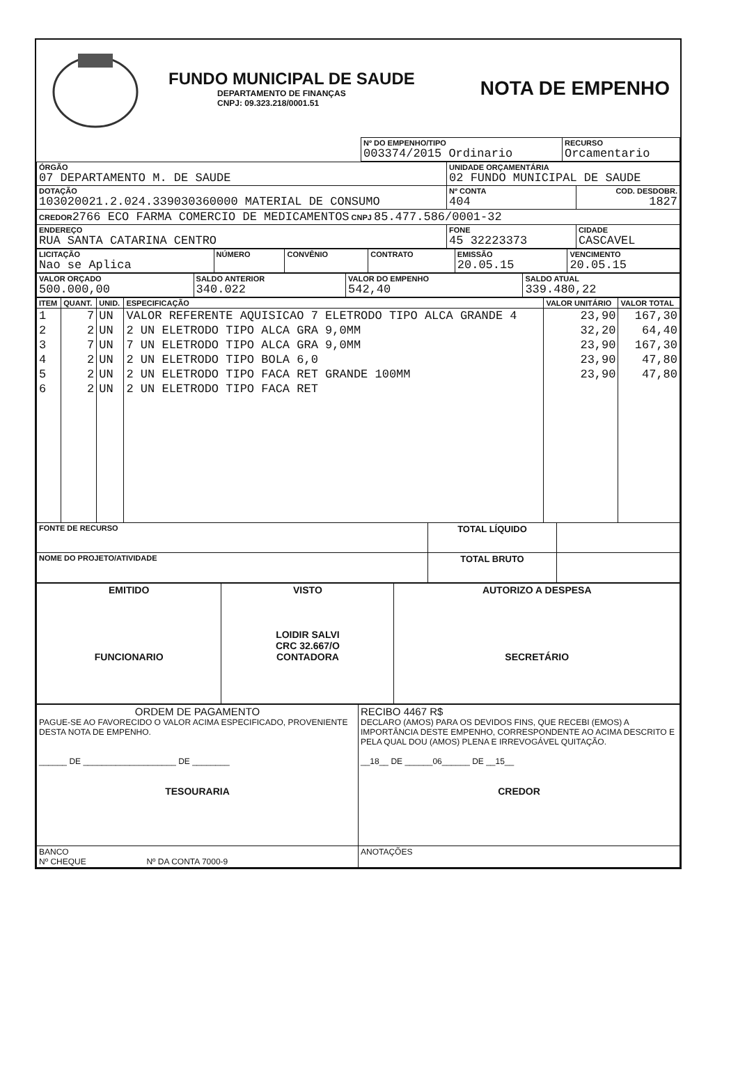FUNDO MUNICIPAL DE SAUDE
DEPARTAMENTO DE FINANÇAS
CNPJ: 09.323.218/0001.51
NOTA DE EMPENHO
| | Nº DO EMPENHO/TIPO 003374/2015 Ordinario | RECURSO Orcamentario |
| ÓRGÃO 07 DEPARTAMENTO M. DE SAUDE | UNIDADE ORÇAMENTÁRIA 02 FUNDO MUNICIPAL DE SAUDE | |
| DOTAÇÃO 103020021.2.024.339030360000 MATERIAL DE CONSUMO | Nº CONTA 404 | COD. DESDOBR. 1827 |
| CREDOR 2766 ECO FARMA COMERCIO DE MEDICAMENTOS CNPJ 85.477.586/0001-32 | | |
| ENDEREÇO RUA SANTA CATARINA CENTRO | FONE 45 32223373 | CIDADE CASCAVEL |
| LICITAÇÃO Nao se Aplica | NÚMERO | CONVÊNIO | CONTRATO | EMISSÃO 20.05.15 | VENCIMENTO 20.05.15 |
| VALOR ORÇADO 500.000,00 | SALDO ANTERIOR 340.022 | VALOR DO EMPENHO 542,40 | SALDO ATUAL 339.480,22 |
| ITEM | QUANT. | UNID. | ESPECIFICAÇÃO | VALOR UNITÁRIO | VALOR TOTAL |
| --- | --- | --- | --- | --- | --- |
| 1 | 7 | UN | VALOR REFERENTE AQUISICAO 7 ELETRODO TIPO ALCA GRANDE 4 | 23,90 | 167,30 |
| 2 | 2 | UN | 2 UN ELETRODO TIPO ALCA GRA 9,0MM | 32,20 | 64,40 |
| 3 | 7 | UN | 7 UN ELETRODO TIPO ALCA GRA 9,0MM | 23,90 | 167,30 |
| 4 | 2 | UN | 2 UN ELETRODO TIPO BOLA 6,0 | 23,90 | 47,80 |
| 5 | 2 | UN | 2 UN ELETRODO TIPO FACA RET GRANDE 100MM | 23,90 | 47,80 |
| 6 | 2 | UN | 2 UN ELETRODO TIPO FACA RET | | |
| FONTE DE RECURSO | TOTAL LÍQUIDO | |
| NOME DO PROJETO/ATIVIDADE | TOTAL BRUTO | |
| EMITIDO FUNCIONARIO | VISTO LOIDIR SALVI CRC 32.667/O CONTADORA | AUTORIZO A DESPESA SECRETÁRIO |
| ORDEM DE PAGAMENTO PAGUE-SE AO FAVORECIDO O VALOR ACIMA ESPECIFICADO, PROVENIENTE DESTA NOTA DE EMPENHO. ______ DE ____________________ DE ________ TESOURARIA | RECIBO 4467 R$ DECLARO (AMOS) PARA OS DEVIDOS FINS, QUE RECEBI (EMOS) A IMPORTÂNCIA DESTE EMPENHO, CORRESPONDENTE AO ACIMA DESCRITO E PELA QUAL DOU (AMOS) PLENA E IRREVOGÁVEL QUITAÇÃO. __18__ DE ______06______ DE __15__ CREDOR |
| BANCO Nº CHEQUE Nº DA CONTA 7000-9 | ANOTAÇÕES |